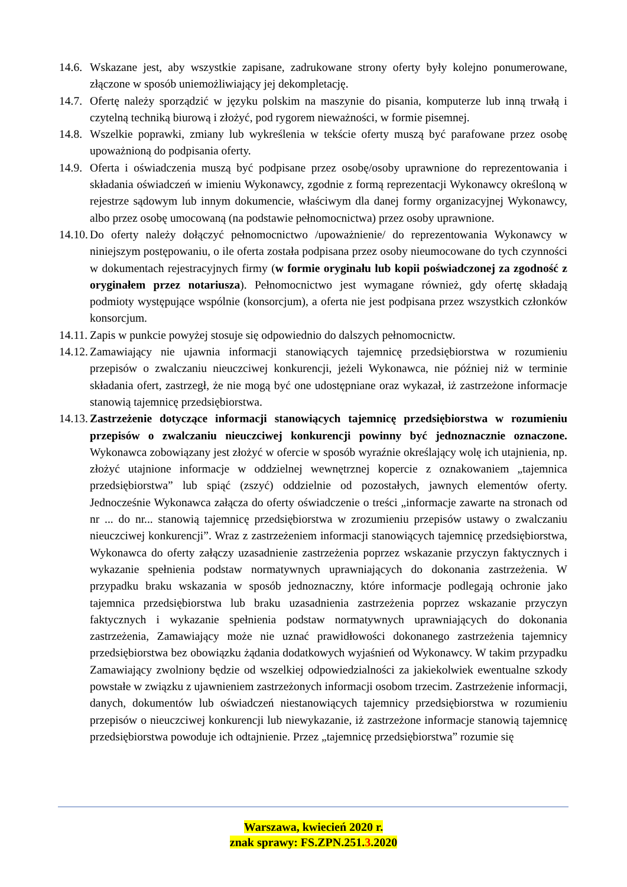14.6.
Wskazane jest, aby wszystkie zapisane, zadrukowane strony oferty były kolejno ponumerowane, złączone w sposób uniemożliwiający jej dekompletację.
14.7.
Ofertę należy sporządzić w języku polskim na maszynie do pisania, komputerze lub inną trwałą i czytelną techniką biurową i złożyć, pod rygorem nieważności, w formie pisemnej.
14.8.
Wszelkie poprawki, zmiany lub wykreślenia w tekście oferty muszą być parafowane przez osobę upoważnioną do podpisania oferty.
14.9.
Oferta i oświadczenia muszą być podpisane przez osobę/osoby uprawnione do reprezentowania i składania oświadczeń w imieniu Wykonawcy, zgodnie z formą reprezentacji Wykonawcy określoną w rejestrze sądowym lub innym dokumencie, właściwym dla danej formy organizacyjnej Wykonawcy, albo przez osobę umocowaną (na podstawie pełnomocnictwa) przez osoby uprawnione.
14.10.
Do oferty należy dołączyć pełnomocnictwo /upoważnienie/ do reprezentowania Wykonawcy w niniejszym postępowaniu, o ile oferta została podpisana przez osoby nieumocowane do tych czynności w dokumentach rejestracyjnych firmy (w formie oryginału lub kopii poświadczonej za zgodność z oryginałem przez notariusza). Pełnomocnictwo jest wymagane również, gdy ofertę składają podmioty występujące wspólnie (konsorcjum), a oferta nie jest podpisana przez wszystkich członków konsorcjum.
14.11.
Zapis w punkcie powyżej stosuje się odpowiednio do dalszych pełnomocnictw.
14.12.
Zamawiający nie ujawnia informacji stanowiących tajemnicę przedsiębiorstwa w rozumieniu przepisów o zwalczaniu nieuczciwej konkurencji, jeżeli Wykonawca, nie później niż w terminie składania ofert, zastrzegł, że nie mogą być one udostępniane oraz wykazał, iż zastrzeżone informacje stanowią tajemnicę przedsiębiorstwa.
14.13.
Zastrzeżenie dotyczące informacji stanowiących tajemnicę przedsiębiorstwa w rozumieniu przepisów o zwalczaniu nieuczciwej konkurencji powinny być jednoznacznie oznaczone. Wykonawca zobowiązany jest złożyć w ofercie w sposób wyraźnie określający wolę ich utajnienia, np. złożyć utajnione informacje w oddzielnej wewnętrznej kopercie z oznakowaniem „tajemnica przedsiębiorstwa” lub spiąć (zszyć) oddzielnie od pozostałych, jawnych elementów oferty. Jednocześnie Wykonawca załącza do oferty oświadczenie o treści „informacje zawarte na stronach od nr ... do nr... stanowią tajemnicę przedsiębiorstwa w zrozumieniu przepisów ustawy o zwalczaniu nieuczciwej konkurencji”. Wraz z zastrzeżeniem informacji stanowiących tajemnicę przedsiębiorstwa, Wykonawca do oferty załączy uzasadnienie zastrzeżenia poprzez wskazanie przyczyn faktycznych i wykazanie spełnienia podstaw normatywnych uprawniających do dokonania zastrzeżenia. W przypadku braku wskazania w sposób jednoznaczny, które informacje podlegają ochronie jako tajemnica przedsiębiorstwa lub braku uzasadnienia zastrzeżenia poprzez wskazanie przyczyn faktycznych i wykazanie spełnienia podstaw normatywnych uprawniających do dokonania zastrzeżenia, Zamawiający może nie uznać prawidłowości dokonanego zastrzeżenia tajemnicy przedsiębiorstwa bez obowiązku żądania dodatkowych wyjaśnień od Wykonawcy. W takim przypadku Zamawiający zwolniony będzie od wszelkiej odpowiedzialności za jakiekolwiek ewentualne szkody powstałe w związku z ujawnieniem zastrzeżonych informacji osobom trzecim. Zastrzeżenie informacji, danych, dokumentów lub oświadczeń niestanowiących tajemnicy przedsiębiorstwa w rozumieniu przepisów o nieuczciwej konkurencji lub niewykazanie, iż zastrzeżone informacje stanowią tajemnicę przedsiębiorstwa powoduje ich odtajnienie. Przez „tajemnicę przedsiębiorstwa” rozumie się
Warszawa, kwiecień 2020 r.
znak sprawy: FS.ZPN.251.3.2020